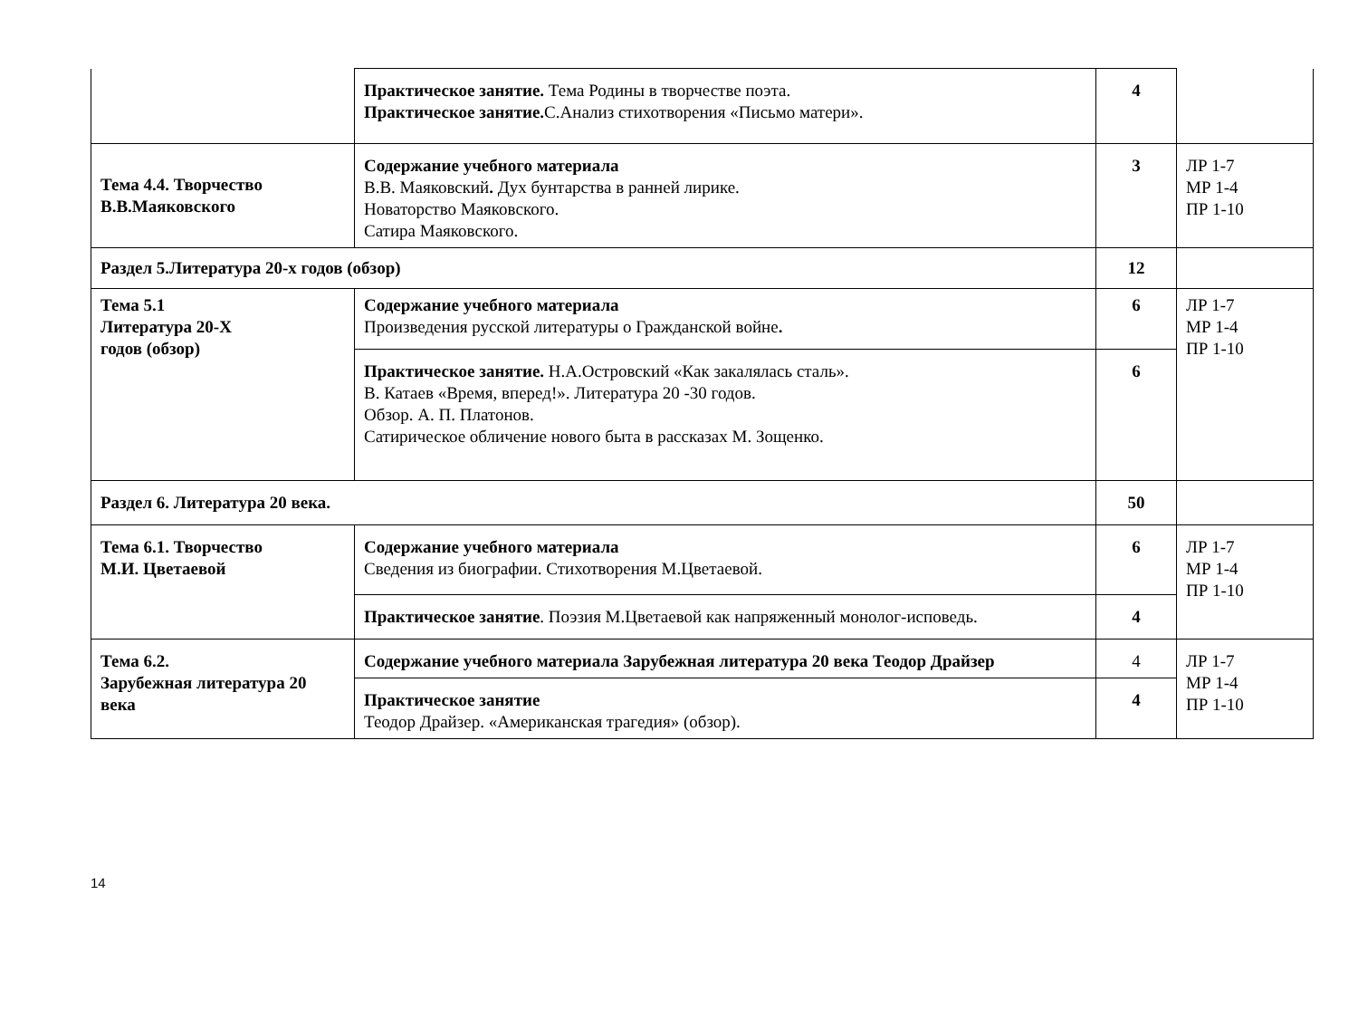| | Практическое занятие. Тема Родины в творчестве поэта. Практическое занятие. С.Анализ стихотворения «Письмо матери». | 4 | |
| Тема 4.4. Творчество В.В.Маяковского | Содержание учебного материала В.В. Маяковский . Дух бунтарства в ранней лирике. Новаторство Маяковского. Сатира Маяковского. | 3 | ЛР 1-7 МР 1-4 ПР 1-10 |
| Раздел 5.Литература 20-х годов (обзор) | | 12 | |
| Тема 5.1 Литература 20-Х годов (обзор) | Содержание учебного материала Произведения русской литературы о Гражданской войне . | 6 | ЛР 1-7 МР 1-4 ПР 1-10 |
| | Практическое занятие. Н.А.Островский «Как закалялась сталь». В. Катаев «Время, вперед!». Литература 20 -30 годов. Обзор. А. П. Платонов. Сатирическое обличение нового быта в рассказах М. Зощенко. | 6 | |
| Раздел 6. Литература 20 века. | | 50 | |
| Тема 6.1. Творчество М.И. Цветаевой | Содержание учебного материала Сведения из биографии. Стихотворения М.Цветаевой. | 6 | ЛР 1-7 МР 1-4 ПР 1-10 |
| | Практическое занятие . Поэзия М.Цветаевой как напряженный монолог-исповедь. | 4 | |
| Тема 6.2. Зарубежная литература 20 века | Содержание учебного материала Зарубежная литература 20 века Теодор Драйзер | 4 | ЛР 1-7 МР 1-4 ПР 1-10 |
| | Практическое занятие Теодор Драйзер. «Американская трагедия» (обзор). | 4 | |
14